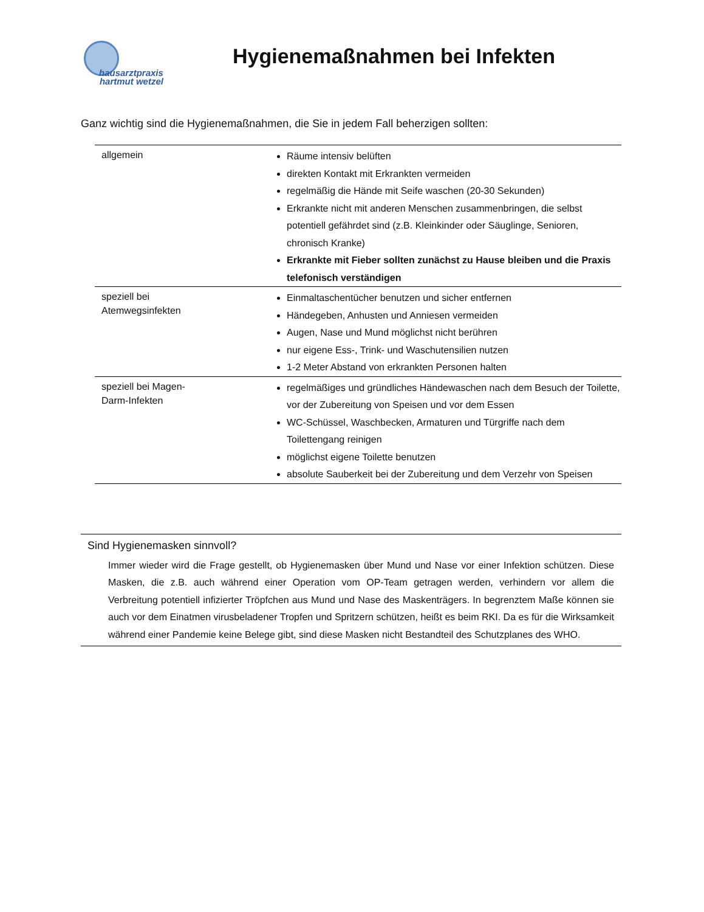hausarztpraxis
hartmut wetzel
Hygienemaßnahmen bei Infekten
Ganz wichtig sind die Hygienemaßnahmen, die Sie in jedem Fall beherzigen sollten:
| allgemein | Räume intensiv belüften direkten Kontakt mit Erkrankten vermeiden regelmäßig die Hände mit Seife waschen (20-30 Sekunden) Erkrankte nicht mit anderen Menschen zusammenbringen, die selbst potentiell gefährdet sind (z.B. Kleinkinder oder Säuglinge, Senioren, chronisch Kranke) Erkrankte mit Fieber sollten zunächst zu Hause bleiben und die Praxis telefonisch verständigen |
| speziell bei Atemwegsinfekten | Einmaltaschentücher benutzen und sicher entfernen Händegeben, Anhusten und Anniesen vermeiden Augen, Nase und Mund möglichst nicht berühren nur eigene Ess-, Trink- und Waschutensilien nutzen 1-2 Meter Abstand von erkrankten Personen halten |
| speziell bei Magen- Darm-Infekten | regelmäßiges und gründliches Händewaschen nach dem Besuch der Toilette, vor der Zubereitung von Speisen und vor dem Essen WC-Schüssel, Waschbecken, Armaturen und Türgriffe nach dem Toilettengang reinigen möglichst eigene Toilette benutzen absolute Sauberkeit bei der Zubereitung und dem Verzehr von Speisen |
Sind Hygienemasken sinnvoll?
Immer wieder wird die Frage gestellt, ob Hygienemasken über Mund und Nase vor einer Infektion schützen. Diese Masken, die z.B. auch während einer Operation vom OP-Team getragen werden, verhindern vor allem die Verbreitung potentiell infizierter Tröpfchen aus Mund und Nase des Maskenträgers. In begrenztem Maße können sie auch vor dem Einatmen virusbeladener Tropfen und Spritzern schützen, heißt es beim RKI. Da es für die Wirksamkeit während einer Pandemie keine Belege gibt, sind diese Masken nicht Bestandteil des Schutzplanes des WHO.